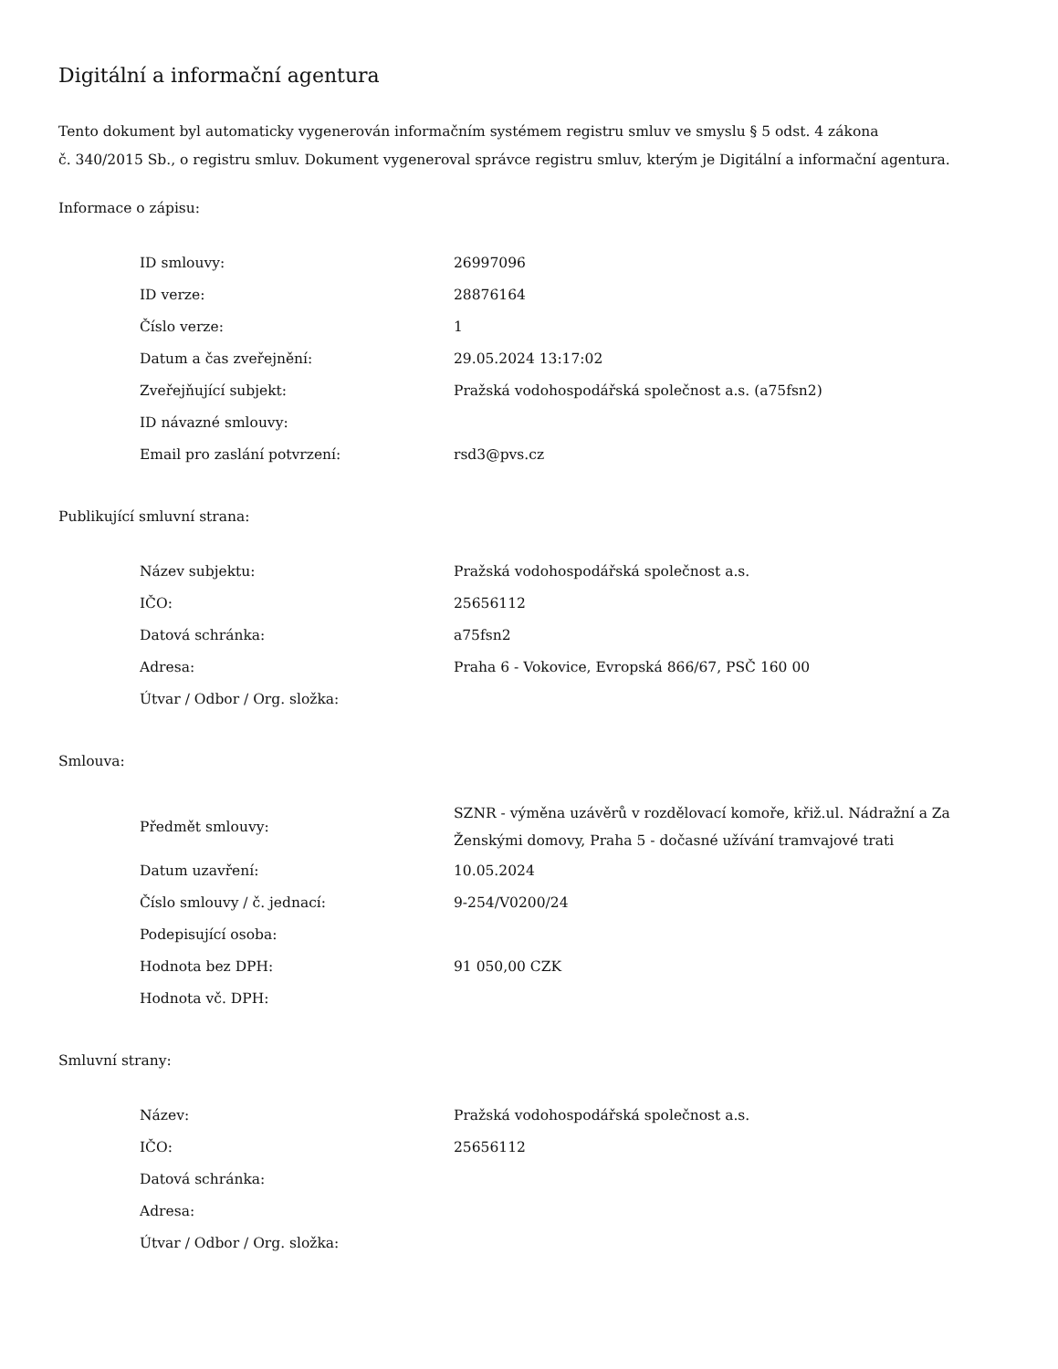Digitální a informační agentura
Tento dokument byl automaticky vygenerován informačním systémem registru smluv ve smyslu § 5 odst. 4 zákona
č. 340/2015 Sb., o registru smluv. Dokument vygeneroval správce registru smluv, kterým je Digitální a informační agentura.
Informace o zápisu:
| ID smlouvy: | 26997096 |
| ID verze: | 28876164 |
| Číslo verze: | 1 |
| Datum a čas zveřejnění: | 29.05.2024 13:17:02 |
| Zveřejňující subjekt: | Pražská vodohospodářská společnost a.s. (a75fsn2) |
| ID návazné smlouvy: | |
| Email pro zaslání potvrzení: | rsd3@pvs.cz |
Publikující smluvní strana:
| Název subjektu: | Pražská vodohospodářská společnost a.s. |
| IČO: | 25656112 |
| Datová schránka: | a75fsn2 |
| Adresa: | Praha 6 - Vokovice, Evropská 866/67, PSČ 160 00 |
| Útvar / Odbor / Org. složka: | |
Smlouva:
| Předmět smlouvy: | SZNR - výměna uzávěrů v rozdělovací komoře, křiž.ul. Nádražní a Za Ženskými domovy, Praha 5 - dočasné užívání tramvajové trati |
| Datum uzavření: | 10.05.2024 |
| Číslo smlouvy / č. jednací: | 9-254/V0200/24 |
| Podepisující osoba: | |
| Hodnota bez DPH: | 91 050,00 CZK |
| Hodnota vč. DPH: | |
Smluvní strany:
| Název: | Pražská vodohospodářská společnost a.s. |
| IČO: | 25656112 |
| Datová schránka: | |
| Adresa: | |
| Útvar / Odbor / Org. složka: | |